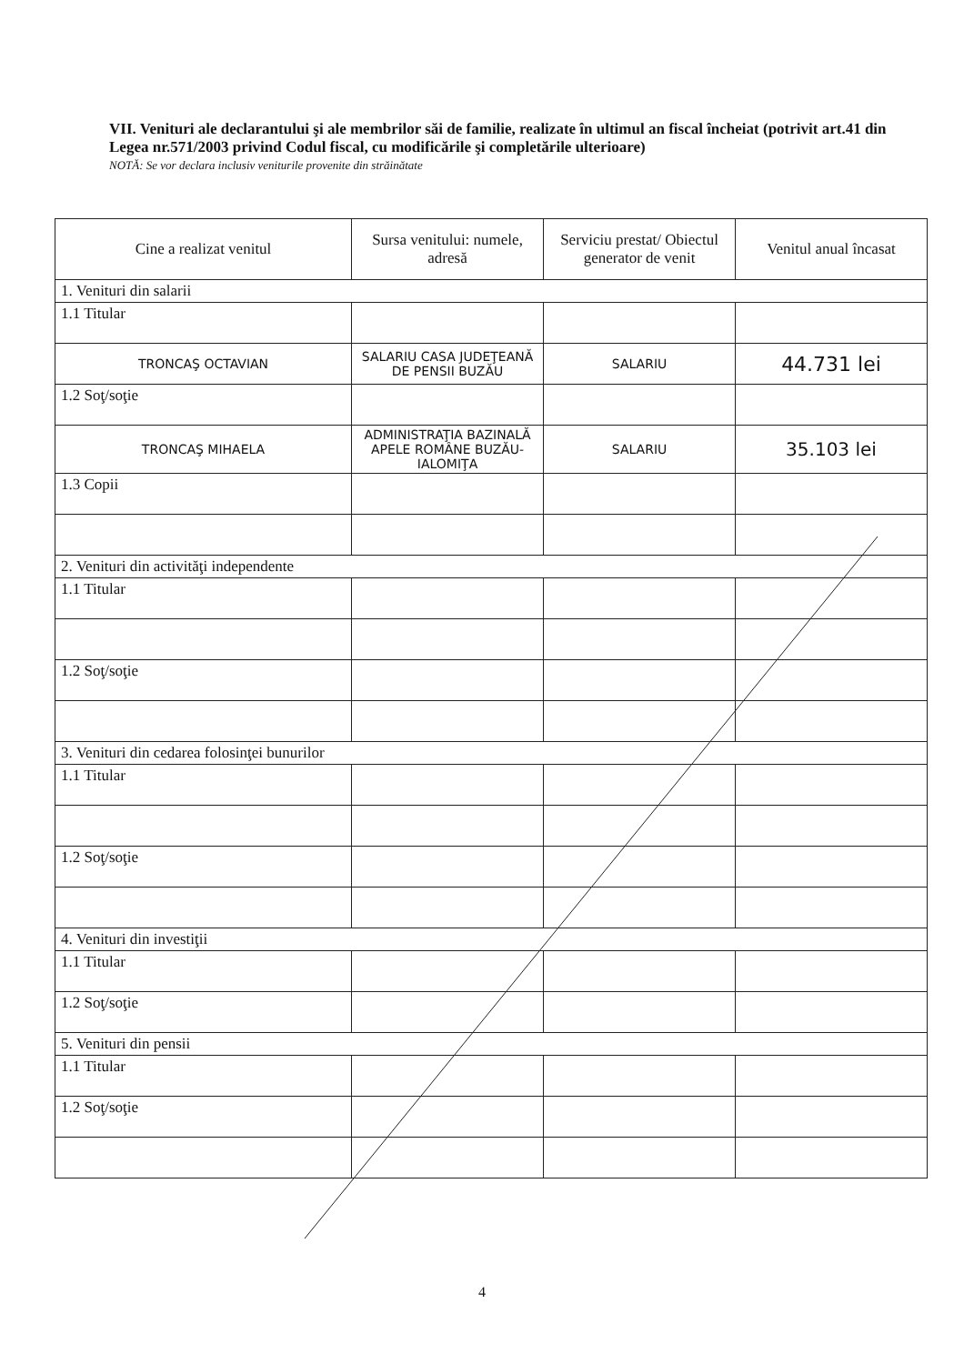VII. Venituri ale declarantului şi ale membrilor săi de familie, realizate în ultimul an fiscal încheiat (potrivit art.41 din Legea nr.571/2003 privind Codul fiscal, cu modificările şi completările ulterioare)
NOTĂ: Se vor declara inclusiv veniturile provenite din străinătate
| Cine a realizat venitul | Sursa venitului: numele, adresă | Serviciu prestat/ Obiectul generator de venit | Venitul anual încasat |
| --- | --- | --- | --- |
| 1. Venituri din salarii | | | |
| 1.1 Titular | | | |
| TRONCAŞ OCTAVIAN | SALARIU CASA JUDEŢEANĂ DE PENSII BUZĂU | SALARIU | 44.731 lei |
| 1.2 Soţ/soţie | | | |
| TRONCAŞ MIHAELA | ADMINISTRAŢIA BAZINALĂ APELE ROMÂNE BUZĂU-IALOMIŢA | SALARIU | 35.103 lei |
| 1.3 Copii | | | |
| 2. Venituri din activităţi independente | | | |
| 1.1 Titular | | | |
| 1.2 Soţ/soţie | | | |
| 3. Venituri din cedarea folosinţei bunurilor | | | |
| 1.1 Titular | | | |
| 1.2 Soţ/soţie | | | |
| 4. Venituri din investiţii | | | |
| 1.1 Titular | | | |
| 1.2 Soţ/soţie | | | |
| 5. Venituri din pensii | | | |
| 1.1 Titular | | | |
| 1.2 Soţ/soţie | | | |
4